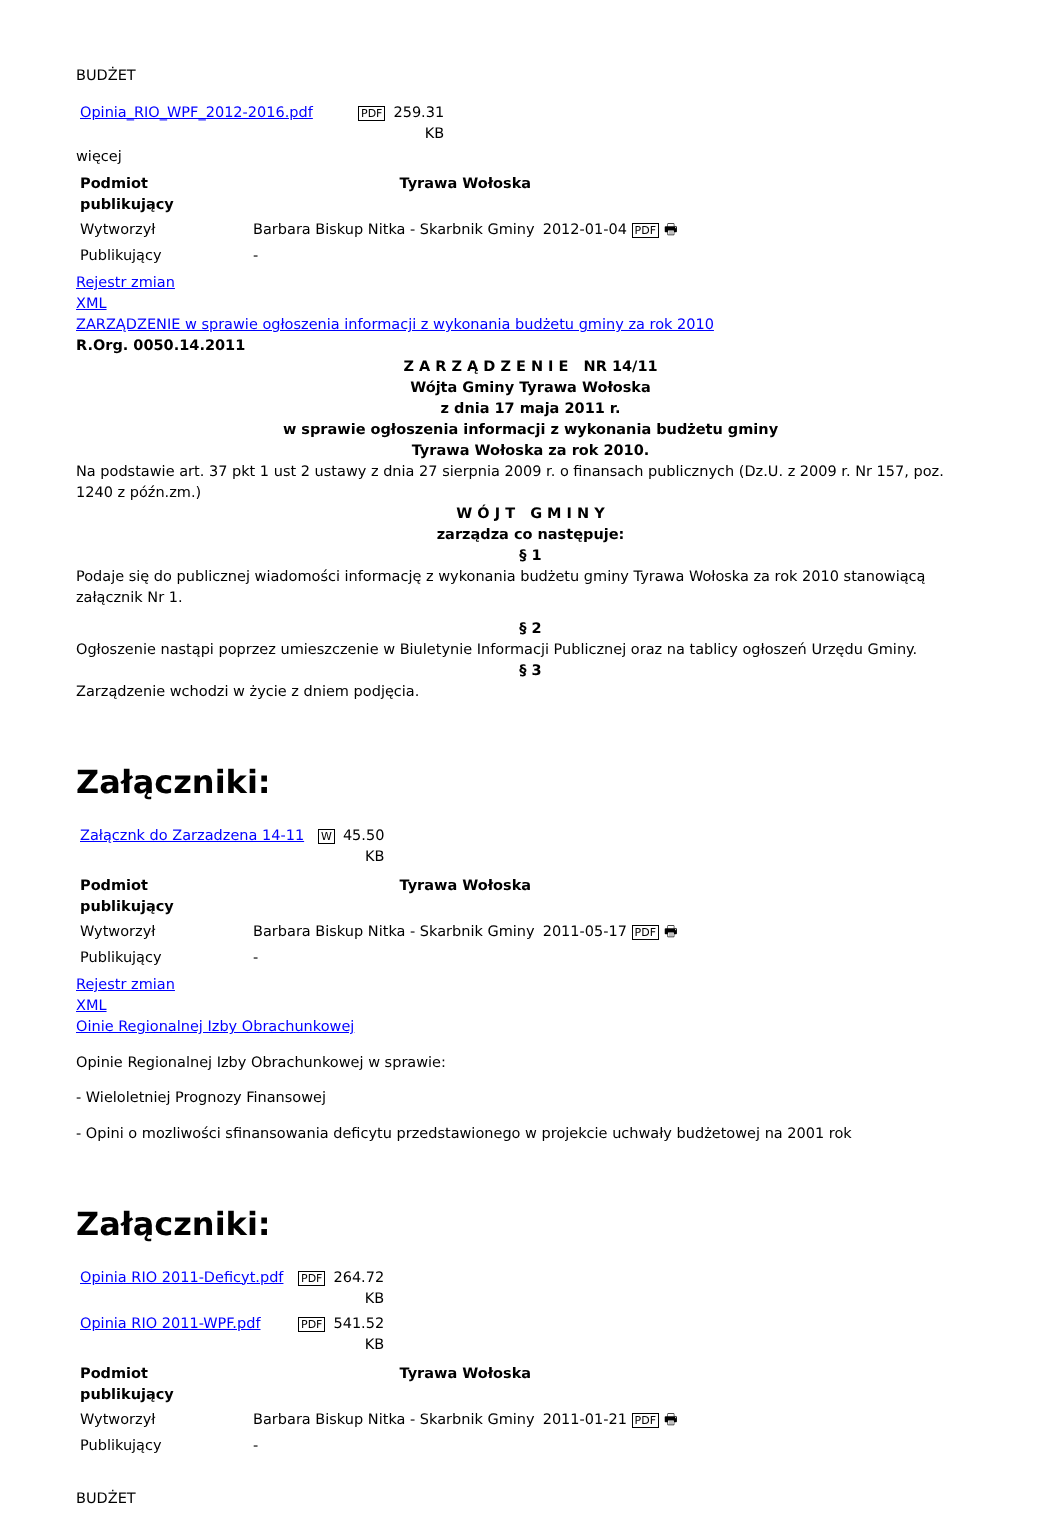BUDŻET
| Opinia_RIO_WPF_2012-2016.pdf | PDF | 259.31 KB |
więcej
| Podmiot publikujący | Tyrawa Wołoska | |
| --- | --- | --- |
| Wytworzył | Barbara Biskup Nitka - Skarbnik Gminy | 2012-01-04 PDF 🖶 |
| Publikujący | - | |
Rejestr zmian
XML
ZARZĄDZENIE w sprawie ogłoszenia informacji z wykonania budżetu gminy za rok 2010
R.Org. 0050.14.2011
Z A R Z Ą D Z E N I E NR 14/11
Wójta Gminy Tyrawa Wołoska
z dnia 17 maja 2011 r.
w sprawie ogłoszenia informacji z wykonania budżetu gminy
Tyrawa Wołoska za rok 2010.
Na podstawie art. 37 pkt 1 ust 2 ustawy z dnia 27 sierpnia 2009 r. o finansach publicznych (Dz.U. z 2009 r. Nr 157, poz. 1240 z późn.zm.)
W Ó J T G M I N Y
zarządza co następuje:
§ 1
Podaje się do publicznej wiadomości informację z wykonania budżetu gminy Tyrawa Wołoska za rok 2010 stanowiącą załącznik Nr 1.
§ 2
Ogłoszenie nastąpi poprzez umieszczenie w Biuletynie Informacji Publicznej oraz na tablicy ogłoszeń Urzędu Gminy.
§ 3
Zarządzenie wchodzi w życie z dniem podjęcia.
Załączniki:
| Załącznk do Zarzadzena 14-11 | W | 45.50 KB |
| Podmiot publikujący | Tyrawa Wołoska | |
| --- | --- | --- |
| Wytworzył | Barbara Biskup Nitka - Skarbnik Gminy | 2011-05-17 PDF 🖶 |
| Publikujący | - | |
Rejestr zmian
XML
Oinie Regionalnej Izby Obrachunkowej
Opinie Regionalnej Izby Obrachunkowej w sprawie:
- Wieloletniej Prognozy Finansowej
- Opini o mozliwości sfinansowania deficytu przedstawionego w projekcie uchwały budżetowej na 2001 rok
Załączniki:
| Opinia RIO 2011-Deficyt.pdf | PDF | 264.72 KB |
| Opinia RIO 2011-WPF.pdf | PDF | 541.52 KB |
| Podmiot publikujący | Tyrawa Wołoska | |
| --- | --- | --- |
| Wytworzył | Barbara Biskup Nitka - Skarbnik Gminy | 2011-01-21 PDF 🖶 |
| Publikujący | - | |
BUDŻET